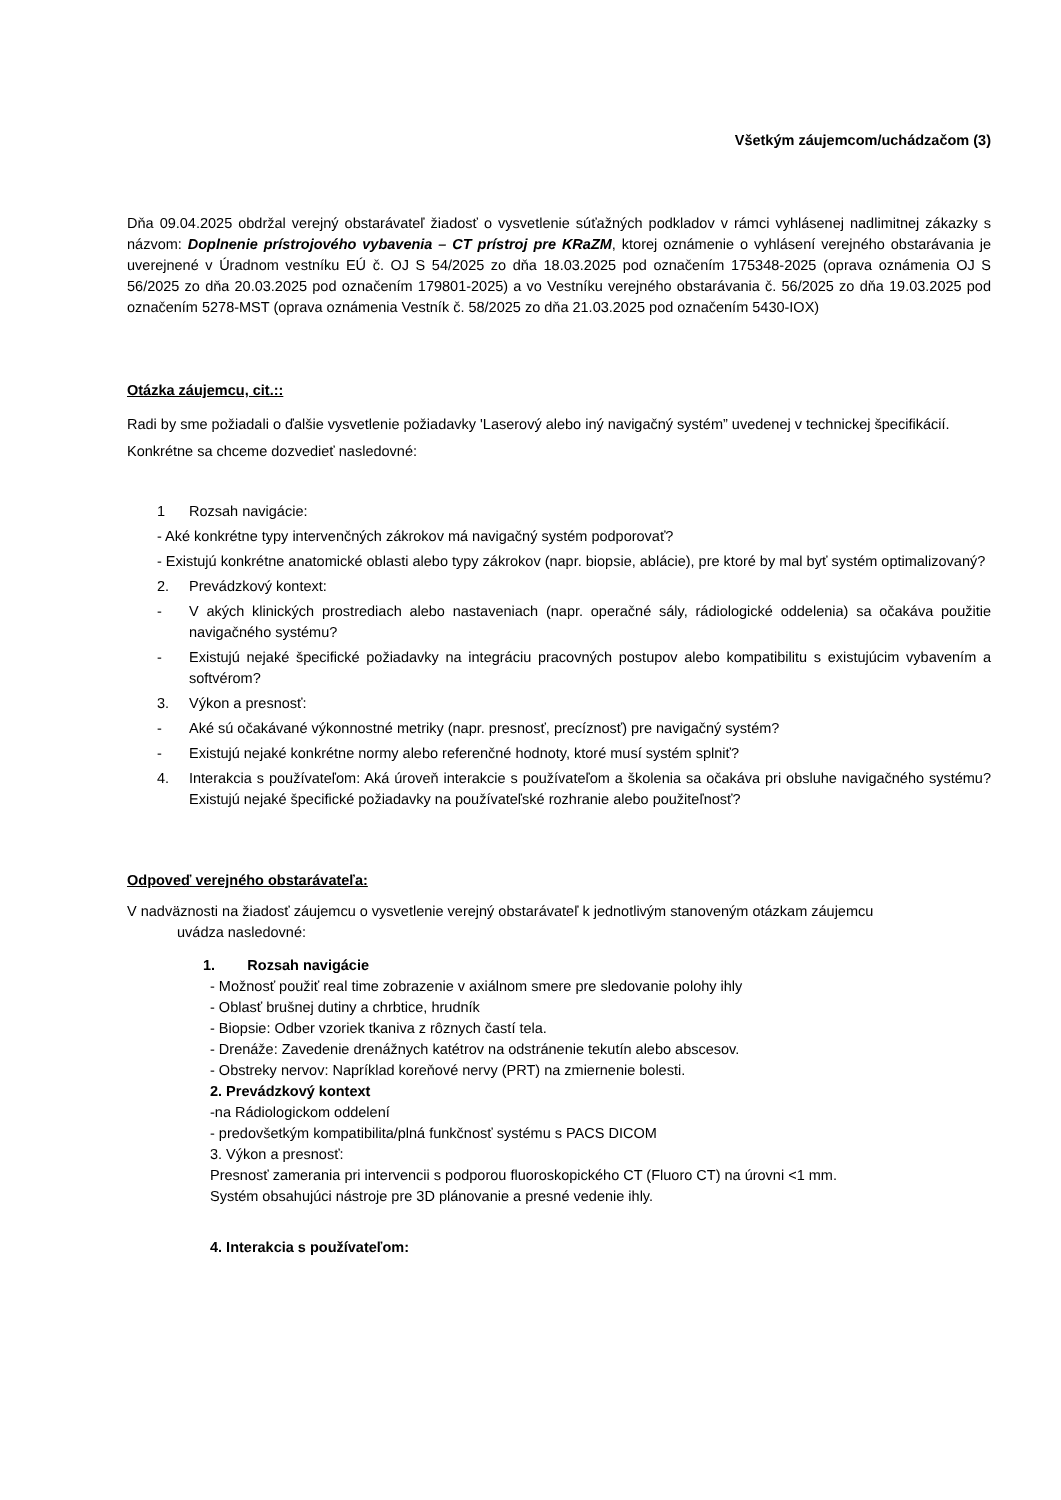Všetkým záujemcom/uchádzačom (3)
Dňa 09.04.2025 obdržal verejný obstarávateľ žiadosť o vysvetlenie súťažných podkladov v rámci vyhlásenej nadlimitnej zákazky s názvom: Doplnenie prístrojového vybavenia – CT prístroj pre KRaZM, ktorej oznámenie o vyhlásení verejného obstarávania je uverejnené v Úradnom vestníku EÚ č. OJ S 54/2025 zo dňa 18.03.2025 pod označením 175348-2025 (oprava oznámenia OJ S 56/2025 zo dňa 20.03.2025 pod označením 179801-2025) a vo Vestníku verejného obstarávania č. 56/2025 zo dňa 19.03.2025 pod označením 5278-MST (oprava oznámenia Vestník č. 58/2025 zo dňa 21.03.2025 pod označením 5430-IOX)
Otázka záujemcu, cit.::
Radi by sme požiadali o ďalšie vysvetlenie požiadavky 'Laserový alebo iný navigačný systém” uvedenej v technickej špecifikácií. Konkrétne sa chceme dozvedieť nasledovné:
1 Rozsah navigácie:
- Aké konkrétne typy intervenčných zákrokov má navigačný systém podporovať?
- Existujú konkrétne anatomické oblasti alebo typy zákrokov (napr. biopsie, ablácie), pre ktoré by mal byť systém optimalizovaný?
2. Prevádzkový kontext:
- V akých klinických prostrediach alebo nastaveniach (napr. operačné sály, rádiologické oddelenia) sa očakáva použitie navigačného systému?
- Existujú nejaké špecifické požiadavky na integráciu pracovných postupov alebo kompatibilitu s existujúcim vybavením a softvérom?
3. Výkon a presnosť:
- Aké sú očakávané výkonnostné metriky (napr. presnosť, precíznosť) pre navigačný systém?
- Existujú nejaké konkrétne normy alebo referenčné hodnoty, ktoré musí systém splniť?
4. Interakcia s používateľom: Aká úroveň interakcie s používateľom a školenia sa očakáva pri obsluhe navigačného systému? Existujú nejaké špecifické požiadavky na používateľské rozhranie alebo použiteľnosť?
Odpoveď verejného obstarávateľa:
V nadväznosti na žiadosť záujemcu o vysvetlenie verejný obstarávateľ k jednotlivým stanoveným otázkam záujemcu
uvádza nasledovné:
1. Rozsah navigácie
- Možnosť použiť real time zobrazenie v axiálnom smere pre sledovanie polohy ihly
- Oblasť brušnej dutiny a chrbtice, hrudník
- Biopsie: Odber vzoriek tkaniva z rôznych častí tela.
- Drenáže: Zavedenie drenážnych katétrov na odstránenie tekutín alebo abscesov.
- Obstreky nervov: Napríklad koreňové nervy (PRT) na zmiernenie bolesti.
2. Prevádzkový kontext
-na Rádiologickom oddelení
- predovšetkým kompatibilita/plná funkčnosť systému s PACS DICOM
3. Výkon a presnosť:
Presnosť zamerania pri intervencii s podporou fluoroskopického CT (Fluoro CT) na úrovni <1 mm.
Systém obsahujúci nástroje pre 3D plánovanie a presné vedenie ihly.
4. Interakcia s používateľom: